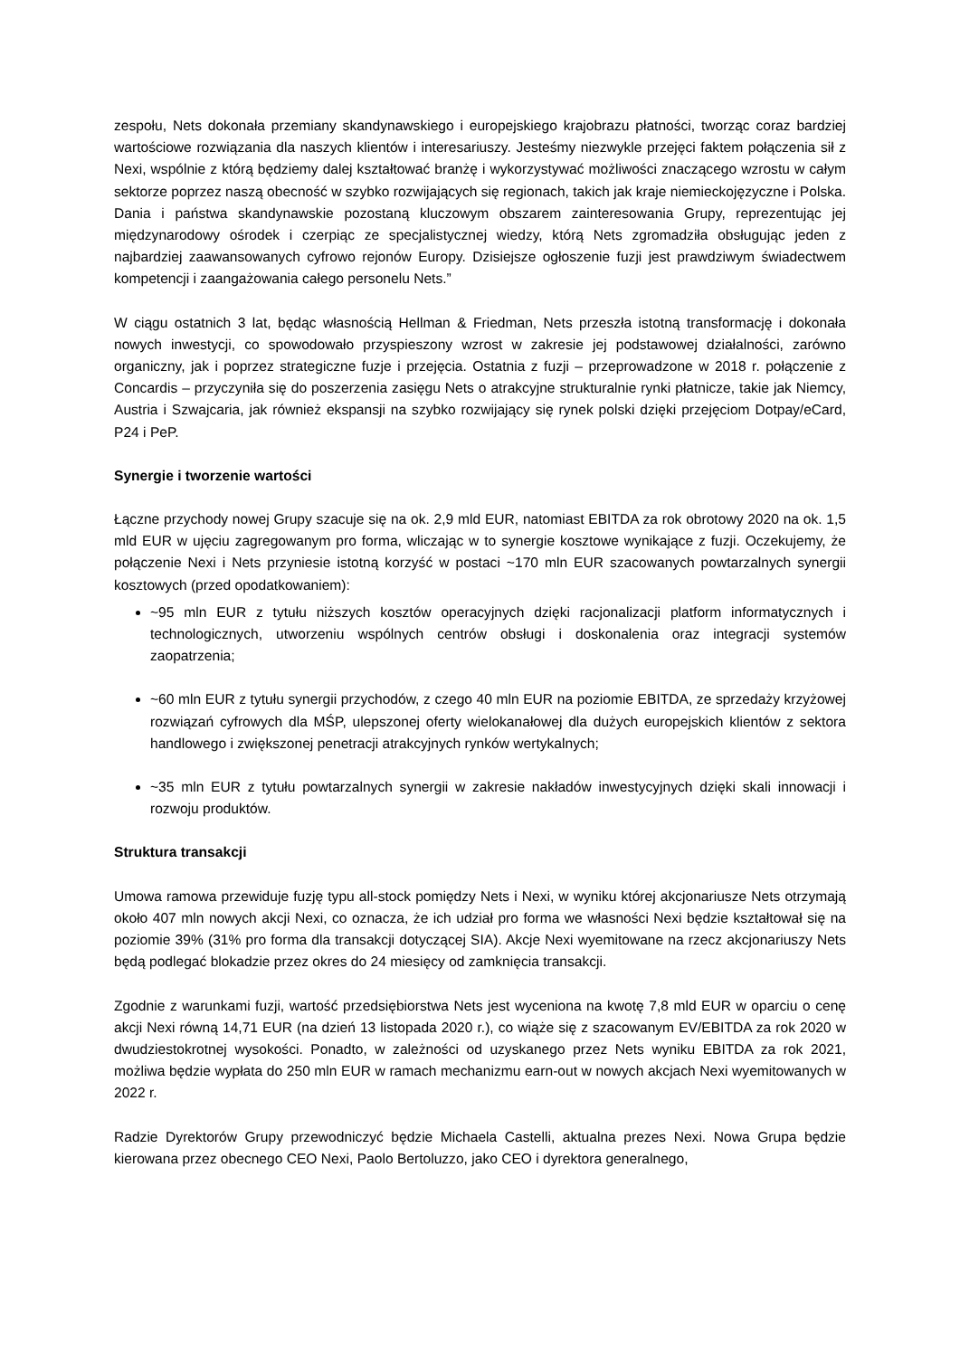zespołu, Nets dokonała przemiany skandynawskiego i europejskiego krajobrazu płatności, tworząc coraz bardziej wartościowe rozwiązania dla naszych klientów i interesariuszy. Jesteśmy niezwykle przejęci faktem połączenia sił z Nexi, wspólnie z którą będziemy dalej kształtować branżę i wykorzystywać możliwości znaczącego wzrostu w całym sektorze poprzez naszą obecność w szybko rozwijających się regionach, takich jak kraje niemieckojęzyczne i Polska. Dania i państwa skandynawskie pozostaną kluczowym obszarem zainteresowania Grupy, reprezentując jej międzynarodowy ośrodek i czerpiąc ze specjalistycznej wiedzy, którą Nets zgromadziła obsługując jeden z najbardziej zaawansowanych cyfrowo rejonów Europy. Dzisiejsze ogłoszenie fuzji jest prawdziwym świadectwem kompetencji i zaangażowania całego personelu Nets.”
W ciągu ostatnich 3 lat, będąc własnością Hellman & Friedman, Nets przeszła istotną transformację i dokonała nowych inwestycji, co spowodowało przyspieszony wzrost w zakresie jej podstawowej działalności, zarówno organiczny, jak i poprzez strategiczne fuzje i przejęcia. Ostatnia z fuzji – przeprowadzone w 2018 r. połączenie z Concardis – przyczyniła się do poszerzenia zasięgu Nets o atrakcyjne strukturalnie rynki płatnicze, takie jak Niemcy, Austria i Szwajcaria, jak również ekspansji na szybko rozwijający się rynek polski dzięki przejęciom Dotpay/eCard, P24 i PeP.
Synergie i tworzenie wartości
Łączne przychody nowej Grupy szacuje się na ok. 2,9 mld EUR, natomiast EBITDA za rok obrotowy 2020 na ok. 1,5 mld EUR w ujęciu zagregowanym pro forma, wliczając w to synergie kosztowe wynikające z fuzji. Oczekujemy, że połączenie Nexi i Nets przyniesie istotną korzyść w postaci ~170 mln EUR szacowanych powtarzalnych synergii kosztowych (przed opodatkowaniem):
~95 mln EUR z tytułu niższych kosztów operacyjnych dzięki racjonalizacji platform informatycznych i technologicznych, utworzeniu wspólnych centrów obsługi i doskonalenia oraz integracji systemów zaopatrzenia;
~60 mln EUR z tytułu synergii przychodów, z czego 40 mln EUR na poziomie EBITDA, ze sprzedaży krzyżowej rozwiązań cyfrowych dla MŚP, ulepszonej oferty wielokanałowej dla dużych europejskich klientów z sektora handlowego i zwiększonej penetracji atrakcyjnych rynków wertykalnych;
~35 mln EUR z tytułu powtarzalnych synergii w zakresie nakładów inwestycyjnych dzięki skali innowacji i rozwoju produktów.
Struktura transakcji
Umowa ramowa przewiduje fuzję typu all-stock pomiędzy Nets i Nexi, w wyniku której akcjonariusze Nets otrzymają około 407 mln nowych akcji Nexi, co oznacza, że ich udział pro forma we własności Nexi będzie kształtował się na poziomie 39% (31% pro forma dla transakcji dotyczącej SIA). Akcje Nexi wyemitowane na rzecz akcjonariuszy Nets będą podlegać blokadzie przez okres do 24 miesięcy od zamknięcia transakcji.
Zgodnie z warunkami fuzji, wartość przedsiębiorstwa Nets jest wyceniona na kwotę 7,8 mld EUR w oparciu o cenę akcji Nexi równą 14,71 EUR (na dzień 13 listopada 2020 r.), co wiąże się z szacowanym EV/EBITDA za rok 2020 w dwudziestokrotnej wysokości. Ponadto, w zależności od uzyskanego przez Nets wyniku EBITDA za rok 2021, możliwa będzie wypłata do 250 mln EUR w ramach mechanizmu earn-out w nowych akcjach Nexi wyemitowanych w 2022 r.
Radzie Dyrektorów Grupy przewodniczyć będzie Michaela Castelli, aktualna prezes Nexi. Nowa Grupa będzie kierowana przez obecnego CEO Nexi, Paolo Bertoluzzo, jako CEO i dyrektora generalnego,